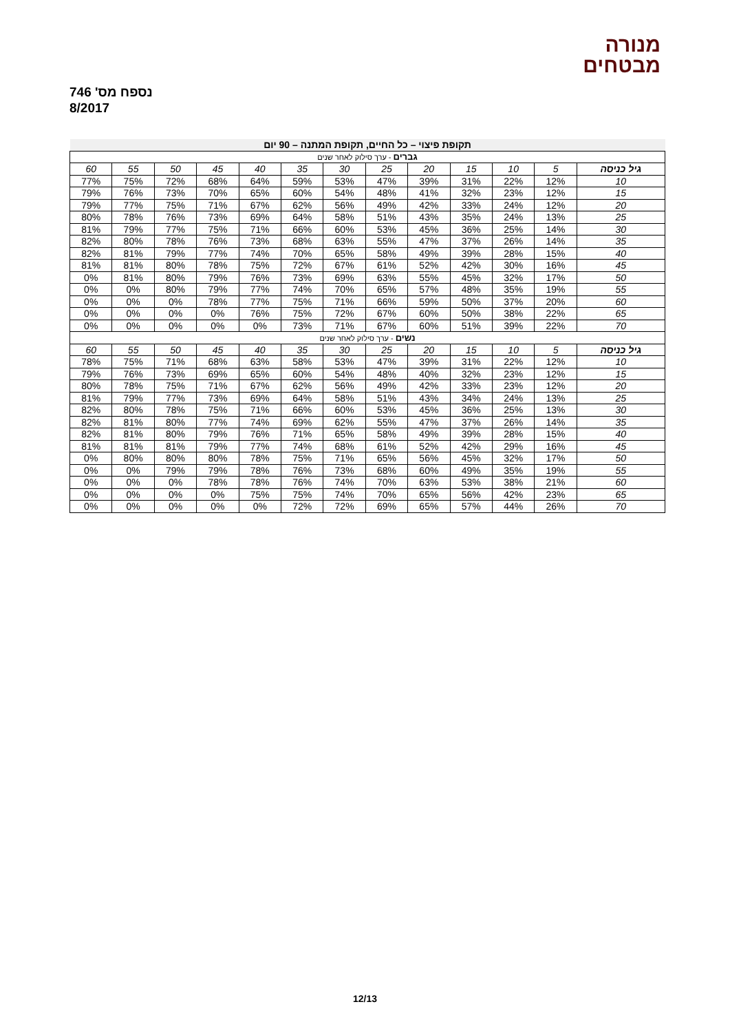מנורה
מבטחים
נספח מס' 746
8/2017
| תקופת פיצוי – כל החיים, תקופת המתנה – 90 יום | | | | | | | | | | | | |
| --- | --- | --- | --- | --- | --- | --- | --- | --- | --- | --- | --- | --- |
| גברים - ערך סילוק לאחר שנים | | | | | | | | | | | | |
| גיל כניסה | 5 | 10 | 15 | 20 | 25 | 30 | 35 | 40 | 45 | 50 | 55 | 60 |
| 10 | 12% | 22% | 31% | 39% | 47% | 53% | 59% | 64% | 68% | 72% | 75% | 77% |
| 15 | 12% | 23% | 32% | 41% | 48% | 54% | 60% | 65% | 70% | 73% | 76% | 79% |
| 20 | 12% | 24% | 33% | 42% | 49% | 56% | 62% | 67% | 71% | 75% | 77% | 79% |
| 25 | 13% | 24% | 35% | 43% | 51% | 58% | 64% | 69% | 73% | 76% | 78% | 80% |
| 30 | 14% | 25% | 36% | 45% | 53% | 60% | 66% | 71% | 75% | 77% | 79% | 81% |
| 35 | 14% | 26% | 37% | 47% | 55% | 63% | 68% | 73% | 76% | 78% | 80% | 82% |
| 40 | 15% | 28% | 39% | 49% | 58% | 65% | 70% | 74% | 77% | 79% | 81% | 82% |
| 45 | 16% | 30% | 42% | 52% | 61% | 67% | 72% | 75% | 78% | 80% | 81% | 81% |
| 50 | 17% | 32% | 45% | 55% | 63% | 69% | 73% | 76% | 79% | 80% | 81% | 0% |
| 55 | 19% | 35% | 48% | 57% | 65% | 70% | 74% | 77% | 79% | 80% | 0% | 0% |
| 60 | 20% | 37% | 50% | 59% | 66% | 71% | 75% | 77% | 78% | 0% | 0% | 0% |
| 65 | 22% | 38% | 50% | 60% | 67% | 72% | 75% | 76% | 0% | 0% | 0% | 0% |
| 70 | 22% | 39% | 51% | 60% | 67% | 71% | 73% | 0% | 0% | 0% | 0% | 0% |
| נשים - ערך סילוק לאחר שנים | | | | | | | | | | | | |
| גיל כניסה | 5 | 10 | 15 | 20 | 25 | 30 | 35 | 40 | 45 | 50 | 55 | 60 |
| 10 | 12% | 22% | 31% | 39% | 47% | 53% | 58% | 63% | 68% | 71% | 75% | 78% |
| 15 | 12% | 23% | 32% | 40% | 48% | 54% | 60% | 65% | 69% | 73% | 76% | 79% |
| 20 | 12% | 23% | 33% | 42% | 49% | 56% | 62% | 67% | 71% | 75% | 78% | 80% |
| 25 | 13% | 24% | 34% | 43% | 51% | 58% | 64% | 69% | 73% | 77% | 79% | 81% |
| 30 | 13% | 25% | 36% | 45% | 53% | 60% | 66% | 71% | 75% | 78% | 80% | 82% |
| 35 | 14% | 26% | 37% | 47% | 55% | 62% | 69% | 74% | 77% | 80% | 81% | 82% |
| 40 | 15% | 28% | 39% | 49% | 58% | 65% | 71% | 76% | 79% | 80% | 81% | 82% |
| 45 | 16% | 29% | 42% | 52% | 61% | 68% | 74% | 77% | 79% | 81% | 81% | 81% |
| 50 | 17% | 32% | 45% | 56% | 65% | 71% | 75% | 78% | 80% | 80% | 80% | 0% |
| 55 | 19% | 35% | 49% | 60% | 68% | 73% | 76% | 78% | 79% | 79% | 0% | 0% |
| 60 | 21% | 38% | 53% | 63% | 70% | 74% | 76% | 78% | 78% | 0% | 0% | 0% |
| 65 | 23% | 42% | 56% | 65% | 70% | 74% | 75% | 75% | 0% | 0% | 0% | 0% |
| 70 | 26% | 44% | 57% | 65% | 69% | 72% | 72% | 0% | 0% | 0% | 0% | 0% |
12/13